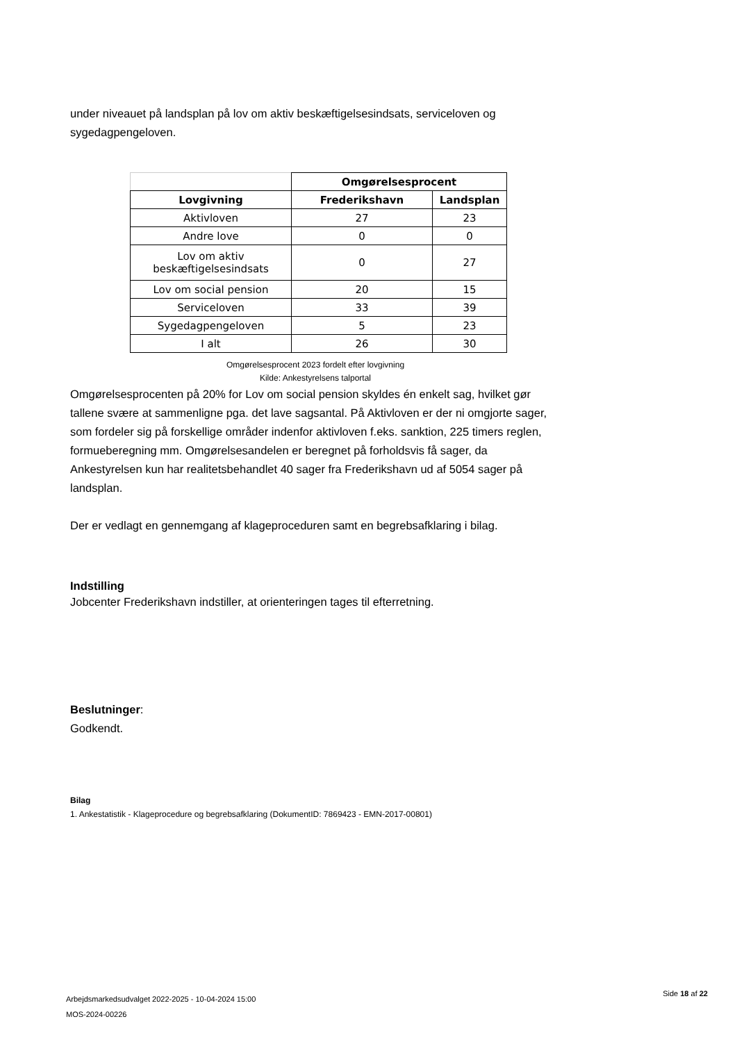under niveauet på landsplan på lov om aktiv beskæftigelsesindsats, serviceloven og sygedagpengeloven.
| | Omgørelsesprocent | |
| --- | --- | --- |
| Lovgivning | Frederikshavn | Landsplan |
| Aktivloven | 27 | 23 |
| Andre love | 0 | 0 |
| Lov om aktiv beskæftigelsesindsats | 0 | 27 |
| Lov om social pension | 20 | 15 |
| Serviceloven | 33 | 39 |
| Sygedagpengeloven | 5 | 23 |
| I alt | 26 | 30 |
Omgørelsesprocent 2023 fordelt efter lovgivning
Kilde: Ankestyrelsens talportal
Omgørelsesprocenten på 20% for Lov om social pension skyldes én enkelt sag, hvilket gør tallene svære at sammenligne pga. det lave sagsantal. På Aktivloven er der ni omgjorte sager, som fordeler sig på forskellige områder indenfor aktivloven f.eks. sanktion, 225 timers reglen, formueberegning mm. Omgørelsesandelen er beregnet på forholdsvis få sager, da Ankestyrelsen kun har realitetsbehandlet 40 sager fra Frederikshavn ud af 5054 sager på landsplan.
Der er vedlagt en gennemgang af klageproceduren samt en begrebsafklaring i bilag.
Indstilling
Jobcenter Frederikshavn indstiller, at orienteringen tages til efterretning.
Beslutninger:
Godkendt.
Bilag
1. Ankestatistik - Klageprocedure og begrebsafklaring (DokumentID: 7869423 - EMN-2017-00801)
Side 18 af 22
Arbejdsmarkedsudvalget 2022-2025 - 10-04-2024 15:00
MOS-2024-00226